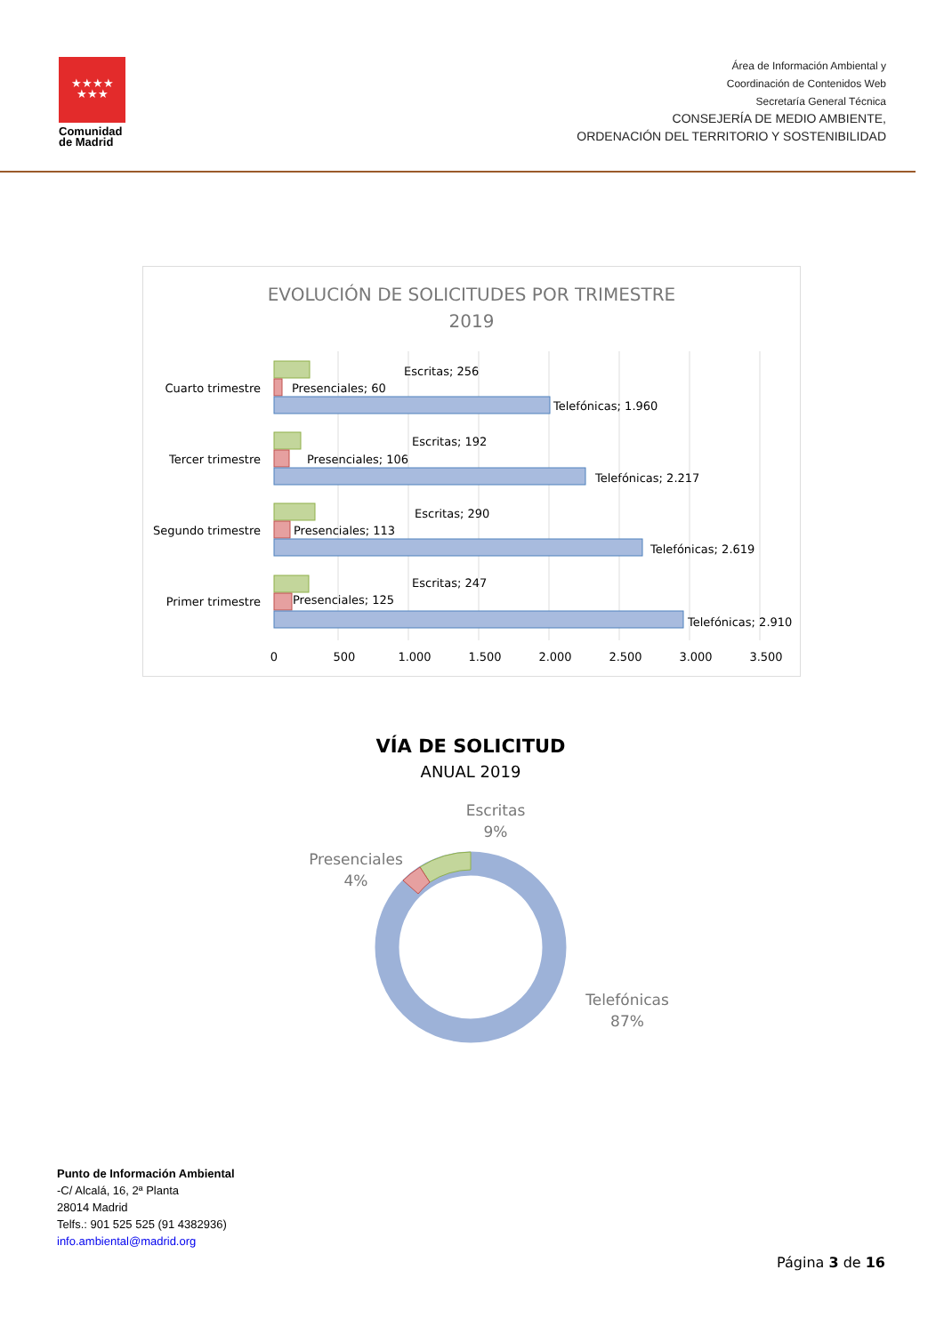★★★★
★★★
Comunidad
de Madrid
Área de Información Ambiental y
Coordinación de Contenidos Web
Secretaría General Técnica
CONSEJERÍA DE MEDIO AMBIENTE,
ORDENACIÓN DEL TERRITORIO Y SOSTENIBILIDAD
EVOLUCIÓN DE SOLICITUDES POR TRIMESTRE
2019
Escritas; 256
Presenciales; 60
Telefónicas; 1.960
Cuarto trimestre
Escritas; 192
Presenciales; 106
Telefónicas; 2.217
Tercer trimestre
Escritas; 290
Presenciales; 113
Telefónicas; 2.619
Segundo trimestre
Escritas; 247
Presenciales; 125
Telefónicas; 2.910
Primer trimestre
0
500
1.000
1.500
2.000
2.500
3.000
3.500
VÍA DE SOLICITUD
ANUAL 2019
Escritas
9%
Presenciales
4%
Telefónicas
87%
Punto de Información Ambiental
-C/ Alcalá, 16, 2ª Planta
28014 Madrid
Telfs.: 901 525 525 (91 4382936)
info.ambiental@madrid.org
Página 3 de 16